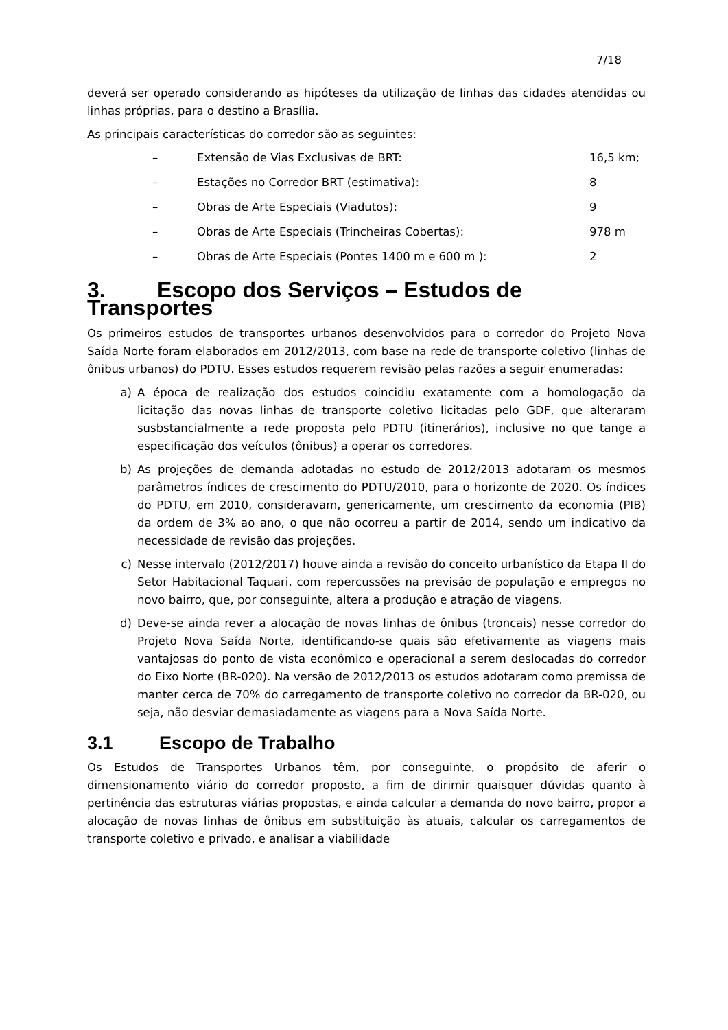7/18
deverá ser operado considerando as hipóteses da utilização de linhas das cidades atendidas ou linhas próprias, para o destino a Brasília.
As principais características do corredor são as seguintes:
– Extensão de Vias Exclusivas de BRT: 16,5 km;
– Estações no Corredor BRT (estimativa): 8
– Obras de Arte Especiais (Viadutos): 9
– Obras de Arte Especiais (Trincheiras Cobertas): 978 m
– Obras de Arte Especiais (Pontes 1400 m e 600 m ): 2
3. Escopo dos Serviços – Estudos de Transportes
Os primeiros estudos de transportes urbanos desenvolvidos para o corredor do Projeto Nova Saída Norte foram elaborados em 2012/2013, com base na rede de transporte coletivo (linhas de ônibus urbanos) do PDTU. Esses estudos requerem revisão pelas razões a seguir enumeradas:
a) A época de realização dos estudos coincidiu exatamente com a homologação da licitação das novas linhas de transporte coletivo licitadas pelo GDF, que alteraram susbstancialmente a rede proposta pelo PDTU (itinerários), inclusive no que tange a especificação dos veículos (ônibus) a operar os corredores.
b) As projeções de demanda adotadas no estudo de 2012/2013 adotaram os mesmos parâmetros índices de crescimento do PDTU/2010, para o horizonte de 2020. Os índices do PDTU, em 2010, consideravam, genericamente, um crescimento da economia (PIB) da ordem de 3% ao ano, o que não ocorreu a partir de 2014, sendo um indicativo da necessidade de revisão das projeções.
c) Nesse intervalo (2012/2017) houve ainda a revisão do conceito urbanístico da Etapa II do Setor Habitacional Taquari, com repercussões na previsão de população e empregos no novo bairro, que, por conseguinte, altera a produção e atração de viagens.
d) Deve-se ainda rever a alocação de novas linhas de ônibus (troncais) nesse corredor do Projeto Nova Saída Norte, identificando-se quais são efetivamente as viagens mais vantajosas do ponto de vista econômico e operacional a serem deslocadas do corredor do Eixo Norte (BR-020). Na versão de 2012/2013 os estudos adotaram como premissa de manter cerca de 70% do carregamento de transporte coletivo no corredor da BR-020, ou seja, não desviar demasiadamente as viagens para a Nova Saída Norte.
3.1 Escopo de Trabalho
Os Estudos de Transportes Urbanos têm, por conseguinte, o propósito de aferir o dimensionamento viário do corredor proposto, a fim de dirimir quaisquer dúvidas quanto à pertinência das estruturas viárias propostas, e ainda calcular a demanda do novo bairro, propor a alocação de novas linhas de ônibus em substituição às atuais, calcular os carregamentos de transporte coletivo e privado, e analisar a viabilidade